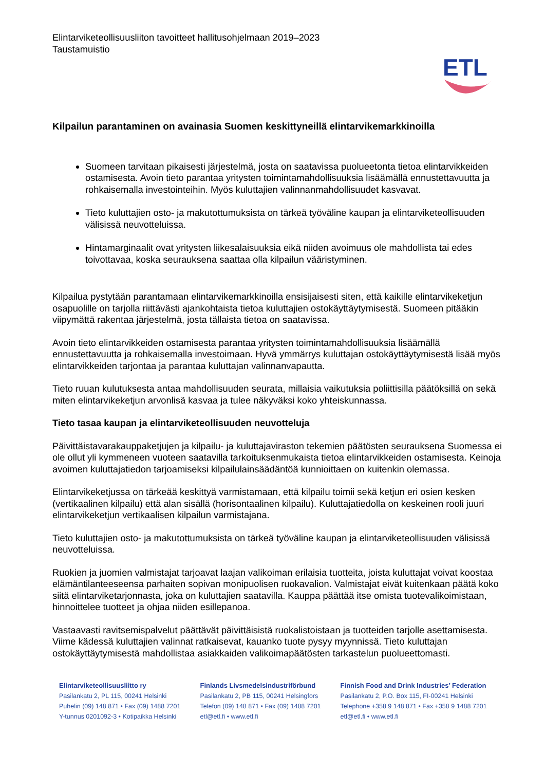Elintarviketeollisuusliiton tavoitteet hallitusohjelmaan 2019–2023
Taustamuistio
ETL
Kilpailun parantaminen on avainasia Suomen keskittyneillä elintarvikemarkkinoilla
Suomeen tarvitaan pikaisesti järjestelmä, josta on saatavissa puolueetonta tietoa elintarvikkeiden ostamisesta. Avoin tieto parantaa yritysten toimintamahdollisuuksia lisäämällä ennustettavuutta ja rohkaisemalla investointeihin. Myös kuluttajien valinnanmahdollisuudet kasvavat.
Tieto kuluttajien osto- ja makutottumuksista on tärkeä työväline kaupan ja elintarviketeollisuuden välisissä neuvotteluissa.
Hintamarginaalit ovat yritysten liikesalaisuuksia eikä niiden avoimuus ole mahdollista tai edes toivottavaa, koska seurauksena saattaa olla kilpailun vääristyminen.
Kilpailua pystytään parantamaan elintarvikemarkkinoilla ensisijaisesti siten, että kaikille elintarvikeketjun osapuolille on tarjolla riittävästi ajankohtaista tietoa kuluttajien ostokäyttäytymisestä. Suomeen pitääkin viipymättä rakentaa järjestelmä, josta tällaista tietoa on saatavissa.
Avoin tieto elintarvikkeiden ostamisesta parantaa yritysten toimintamahdollisuuksia lisäämällä ennustettavuutta ja rohkaisemalla investoimaan. Hyvä ymmärrys kuluttajan ostokäyttäytymisestä lisää myös elintarvikkeiden tarjontaa ja parantaa kuluttajan valinnanvapautta.
Tieto ruuan kulutuksesta antaa mahdollisuuden seurata, millaisia vaikutuksia poliittisilla päätöksillä on sekä miten elintarvikeketjun arvonlisä kasvaa ja tulee näkyväksi koko yhteiskunnassa.
Tieto tasaa kaupan ja elintarviketeollisuuden neuvotteluja
Päivittäistavarakauppaketjujen ja kilpailu- ja kuluttajaviraston tekemien päätösten seurauksena Suomessa ei ole ollut yli kymmeneen vuoteen saatavilla tarkoituksenmukaista tietoa elintarvikkeiden ostamisesta. Keinoja avoimen kuluttajatiedon tarjoamiseksi kilpailulainsäädäntöä kunnioittaen on kuitenkin olemassa.
Elintarvikeketjussa on tärkeää keskittyä varmistamaan, että kilpailu toimii sekä ketjun eri osien kesken (vertikaalinen kilpailu) että alan sisällä (horisontaalinen kilpailu). Kuluttajatiedolla on keskeinen rooli juuri elintarvikeketjun vertikaalisen kilpailun varmistajana.
Tieto kuluttajien osto- ja makutottumuksista on tärkeä työväline kaupan ja elintarviketeollisuuden välisissä neuvotteluissa.
Ruokien ja juomien valmistajat tarjoavat laajan valikoiman erilaisia tuotteita, joista kuluttajat voivat koostaa elämäntilanteeseensa parhaiten sopivan monipuolisen ruokavalion. Valmistajat eivät kuitenkaan päätä koko siitä elintarviketarjonnasta, joka on kuluttajien saatavilla. Kauppa päättää itse omista tuotevalikoimistaan, hinnoittelee tuotteet ja ohjaa niiden esillepanoa.
Vastaavasti ravitsemispalvelut päättävät päivittäisistä ruokalistoistaan ja tuotteiden tarjolle asettamisesta. Viime kädessä kuluttajien valinnat ratkaisevat, kauanko tuote pysyy myynnissä. Tieto kuluttajan ostokäyttäytymisestä mahdollistaa asiakkaiden valikoimapäätösten tarkastelun puolueettomasti.
Elintarviketeollisuusliitto ry
Pasilankatu 2, PL 115, 00241 Helsinki
Puhelin (09) 148 871 • Fax (09) 1488 7201
Y-tunnus 0201092-3 • Kotipaikka Helsinki
Finlands Livsmedelsindustriförbund
Pasilankatu 2, PB 115, 00241 Helsingfors
Telefon (09) 148 871 • Fax (09) 1488 7201
etl@etl.fi • www.etl.fi
Finnish Food and Drink Industries’ Federation
Pasilankatu 2, P.O. Box 115, FI-00241 Helsinki
Telephone +358 9 148 871 • Fax +358 9 1488 7201
etl@etl.fi • www.etl.fi